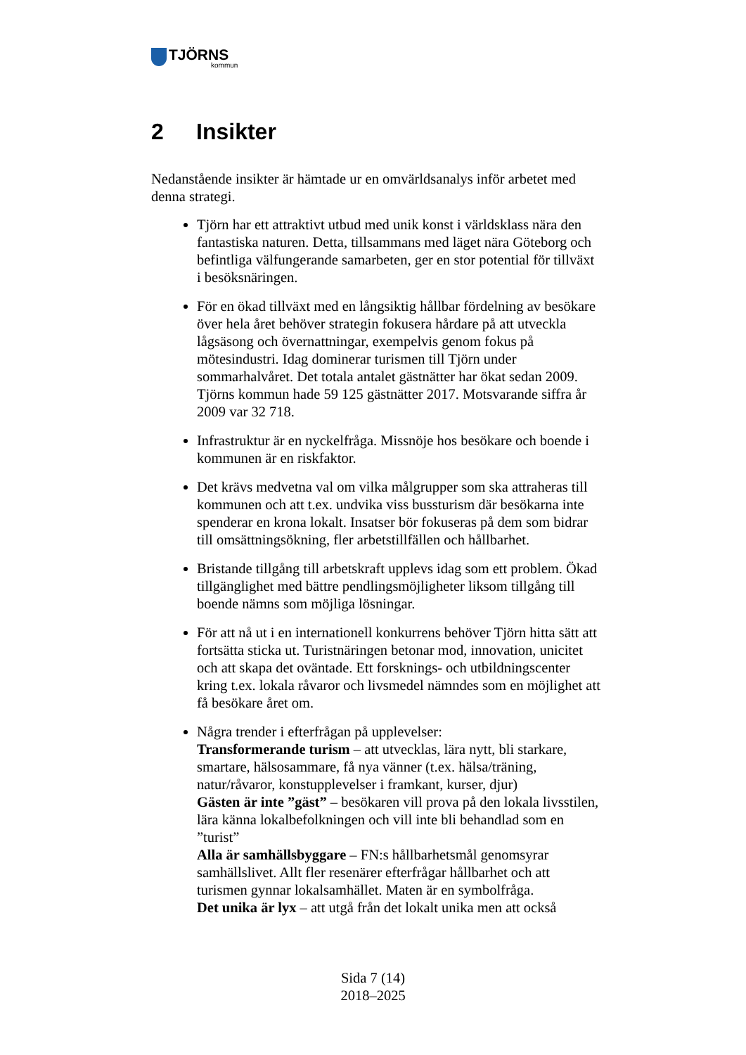TJÖRNS
kommun
2 Insikter
Nedanstående insikter är hämtade ur en omvärldsanalys inför arbetet med denna strategi.
Tjörn har ett attraktivt utbud med unik konst i världsklass nära den fantastiska naturen. Detta, tillsammans med läget nära Göteborg och befintliga välfungerande samarbeten, ger en stor potential för tillväxt i besöksnäringen.
För en ökad tillväxt med en långsiktig hållbar fördelning av besökare över hela året behöver strategin fokusera hårdare på att utveckla lågsäsong och övernattningar, exempelvis genom fokus på mötesindustri. Idag dominerar turismen till Tjörn under sommarhalvåret. Det totala antalet gästnätter har ökat sedan 2009. Tjörns kommun hade 59 125 gästnätter 2017. Motsvarande siffra år 2009 var 32 718.
Infrastruktur är en nyckelfråga. Missnöje hos besökare och boende i kommunen är en riskfaktor.
Det krävs medvetna val om vilka målgrupper som ska attraheras till kommunen och att t.ex. undvika viss bussturism där besökarna inte spenderar en krona lokalt. Insatser bör fokuseras på dem som bidrar till omsättningsökning, fler arbetstillfällen och hållbarhet.
Bristande tillgång till arbetskraft upplevs idag som ett problem. Ökad tillgänglighet med bättre pendlingsmöjligheter liksom tillgång till boende nämns som möjliga lösningar.
För att nå ut i en internationell konkurrens behöver Tjörn hitta sätt att fortsätta sticka ut. Turistnäringen betonar mod, innovation, unicitet och att skapa det oväntade. Ett forsknings- och utbildningscenter kring t.ex. lokala råvaror och livsmedel nämndes som en möjlighet att få besökare året om.
Några trender i efterfrågan på upplevelser:
Transformerande turism – att utvecklas, lära nytt, bli starkare, smartare, hälsosammare, få nya vänner (t.ex. hälsa/träning, natur/råvaror, konstupplevelser i framkant, kurser, djur)
Gästen är inte ”gäst” – besökaren vill prova på den lokala livsstilen, lära känna lokalbefolkningen och vill inte bli behandlad som en ”turist”
Alla är samhällsbyggare – FN:s hållbarhetsmål genomsyrar samhällslivet. Allt fler resenärer efterfrågar hållbarhet och att turismen gynnar lokalsamhället. Maten är en symbolfråga.
Det unika är lyx – att utgå från det lokalt unika men att också
Sida 7 (14)
2018–2025